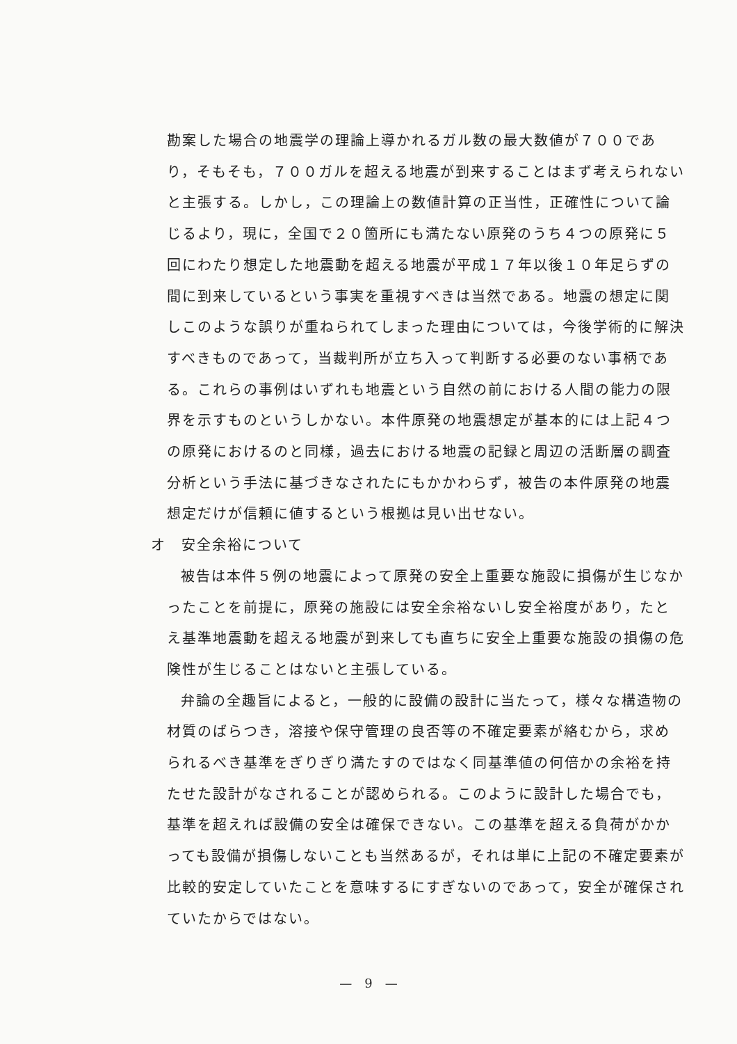勘案した場合の地震学の理論上導かれるガル数の最大数値が７００であり，そもそも，７００ガルを超える地震が到来することはまず考えられないと主張する。しかし，この理論上の数値計算の正当性，正確性について論じるより，現に，全国で２０箇所にも満たない原発のうち４つの原発に５回にわたり想定した地震動を超える地震が平成１７年以後１０年足らずの間に到来しているという事実を重視すべきは当然である。地震の想定に関しこのような誤りが重ねられてしまった理由については，今後学術的に解決すべきものであって，当裁判所が立ち入って判断する必要のない事柄である。これらの事例はいずれも地震という自然の前における人間の能力の限界を示すものというしかない。本件原発の地震想定が基本的には上記４つの原発におけるのと同様，過去における地震の記録と周辺の活断層の調査分析という手法に基づきなされたにもかかわらず，被告の本件原発の地震想定だけが信頼に値するという根拠は見い出せない。
オ　安全余裕について
被告は本件５例の地震によって原発の安全上重要な施設に損傷が生じなかったことを前提に，原発の施設には安全余裕ないし安全裕度があり，たとえ基準地震動を超える地震が到来しても直ちに安全上重要な施設の損傷の危険性が生じることはないと主張している。
弁論の全趣旨によると，一般的に設備の設計に当たって，様々な構造物の材質のばらつき，溶接や保守管理の良否等の不確定要素が絡むから，求められるべき基準をぎりぎり満たすのではなく同基準値の何倍かの余裕を持たせた設計がなされることが認められる。このように設計した場合でも，基準を超えれば設備の安全は確保できない。この基準を超える負荷がかかっても設備が損傷しないことも当然あるが，それは単に上記の不確定要素が比較的安定していたことを意味するにすぎないのであって，安全が確保されていたからではない。
—　9　—